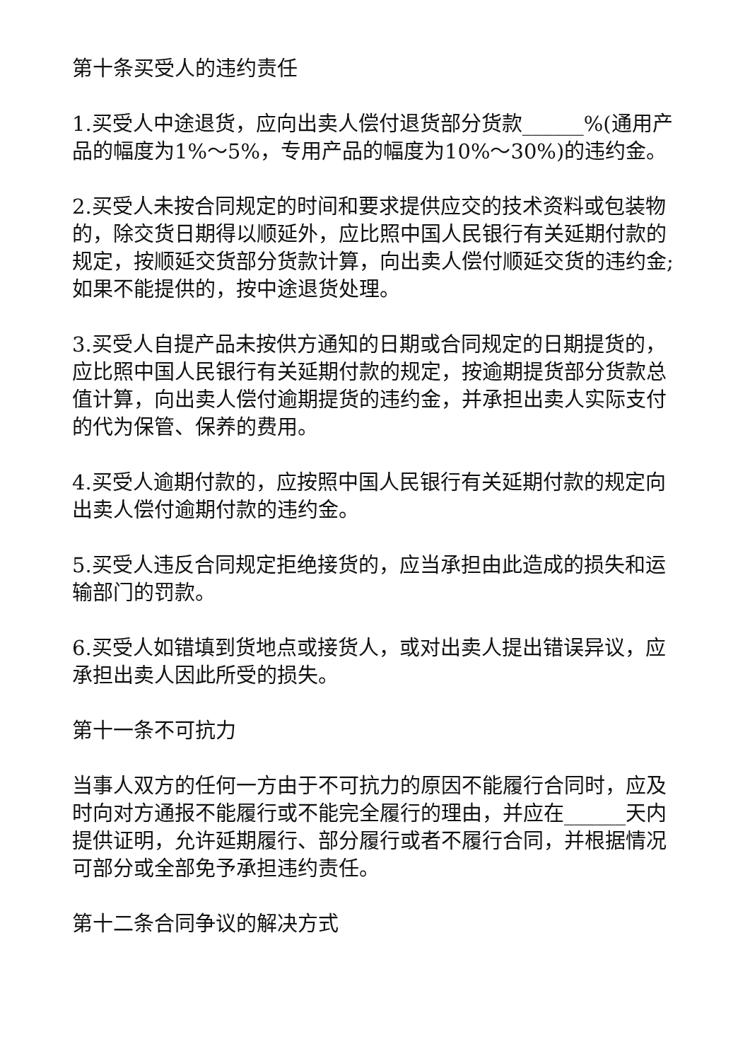第十条买受人的违约责任
1.买受人中途退货，应向出卖人偿付退货部分货款______%(通用产品的幅度为1%～5%，专用产品的幅度为10%～30%)的违约金。
2.买受人未按合同规定的时间和要求提供应交的技术资料或包装物的，除交货日期得以顺延外，应比照中国人民银行有关延期付款的规定，按顺延交货部分货款计算，向出卖人偿付顺延交货的违约金;如果不能提供的，按中途退货处理。
3.买受人自提产品未按供方通知的日期或合同规定的日期提货的，应比照中国人民银行有关延期付款的规定，按逾期提货部分货款总值计算，向出卖人偿付逾期提货的违约金，并承担出卖人实际支付的代为保管、保养的费用。
4.买受人逾期付款的，应按照中国人民银行有关延期付款的规定向出卖人偿付逾期付款的违约金。
5.买受人违反合同规定拒绝接货的，应当承担由此造成的损失和运输部门的罚款。
6.买受人如错填到货地点或接货人，或对出卖人提出错误异议，应承担出卖人因此所受的损失。
第十一条不可抗力
当事人双方的任何一方由于不可抗力的原因不能履行合同时，应及时向对方通报不能履行或不能完全履行的理由，并应在______天内提供证明，允许延期履行、部分履行或者不履行合同，并根据情况可部分或全部免予承担违约责任。
第十二条合同争议的解决方式